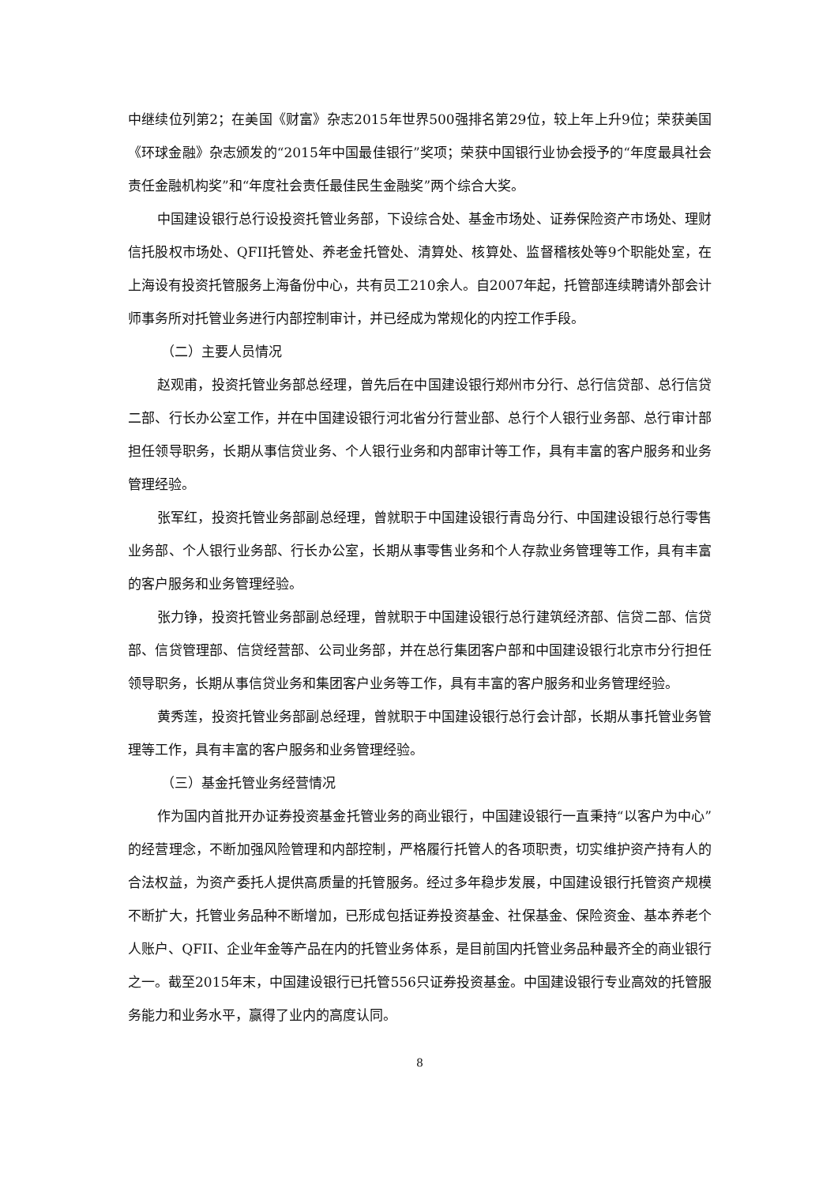中继续位列第2；在美国《财富》杂志2015年世界500强排名第29位，较上年上升9位；荣获美国《环球金融》杂志颁发的“2015年中国最佳银行”奖项；荣获中国银行业协会授予的“年度最具社会责任金融机构奖”和“年度社会责任最佳民生金融奖”两个综合大奖。
中国建设银行总行设投资托管业务部，下设综合处、基金市场处、证券保险资产市场处、理财信托股权市场处、QFII托管处、养老金托管处、清算处、核算处、监督稽核处等9个职能处室，在上海设有投资托管服务上海备份中心，共有员工210余人。自2007年起，托管部连续聘请外部会计师事务所对托管业务进行内部控制审计，并已经成为常规化的内控工作手段。
（二）主要人员情况
赵观甫，投资托管业务部总经理，曾先后在中国建设银行郑州市分行、总行信贷部、总行信贷二部、行长办公室工作，并在中国建设银行河北省分行营业部、总行个人银行业务部、总行审计部担任领导职务，长期从事信贷业务、个人银行业务和内部审计等工作，具有丰富的客户服务和业务管理经验。
张军红，投资托管业务部副总经理，曾就职于中国建设银行青岛分行、中国建设银行总行零售业务部、个人银行业务部、行长办公室，长期从事零售业务和个人存款业务管理等工作，具有丰富的客户服务和业务管理经验。
张力铮，投资托管业务部副总经理，曾就职于中国建设银行总行建筑经济部、信贷二部、信贷部、信贷管理部、信贷经营部、公司业务部，并在总行集团客户部和中国建设银行北京市分行担任领导职务，长期从事信贷业务和集团客户业务等工作，具有丰富的客户服务和业务管理经验。
黄秀莲，投资托管业务部副总经理，曾就职于中国建设银行总行会计部，长期从事托管业务管理等工作，具有丰富的客户服务和业务管理经验。
（三）基金托管业务经营情况
作为国内首批开办证券投资基金托管业务的商业银行，中国建设银行一直秉持“以客户为中心”的经营理念，不断加强风险管理和内部控制，严格履行托管人的各项职责，切实维护资产持有人的合法权益，为资产委托人提供高质量的托管服务。经过多年稳步发展，中国建设银行托管资产规模不断扩大，托管业务品种不断增加，已形成包括证券投资基金、社保基金、保险资金、基本养老个人账户、QFII、企业年金等产品在内的托管业务体系，是目前国内托管业务品种最齐全的商业银行之一。截至2015年末，中国建设银行已托管556只证券投资基金。中国建设银行专业高效的托管服务能力和业务水平，赢得了业内的高度认同。
8